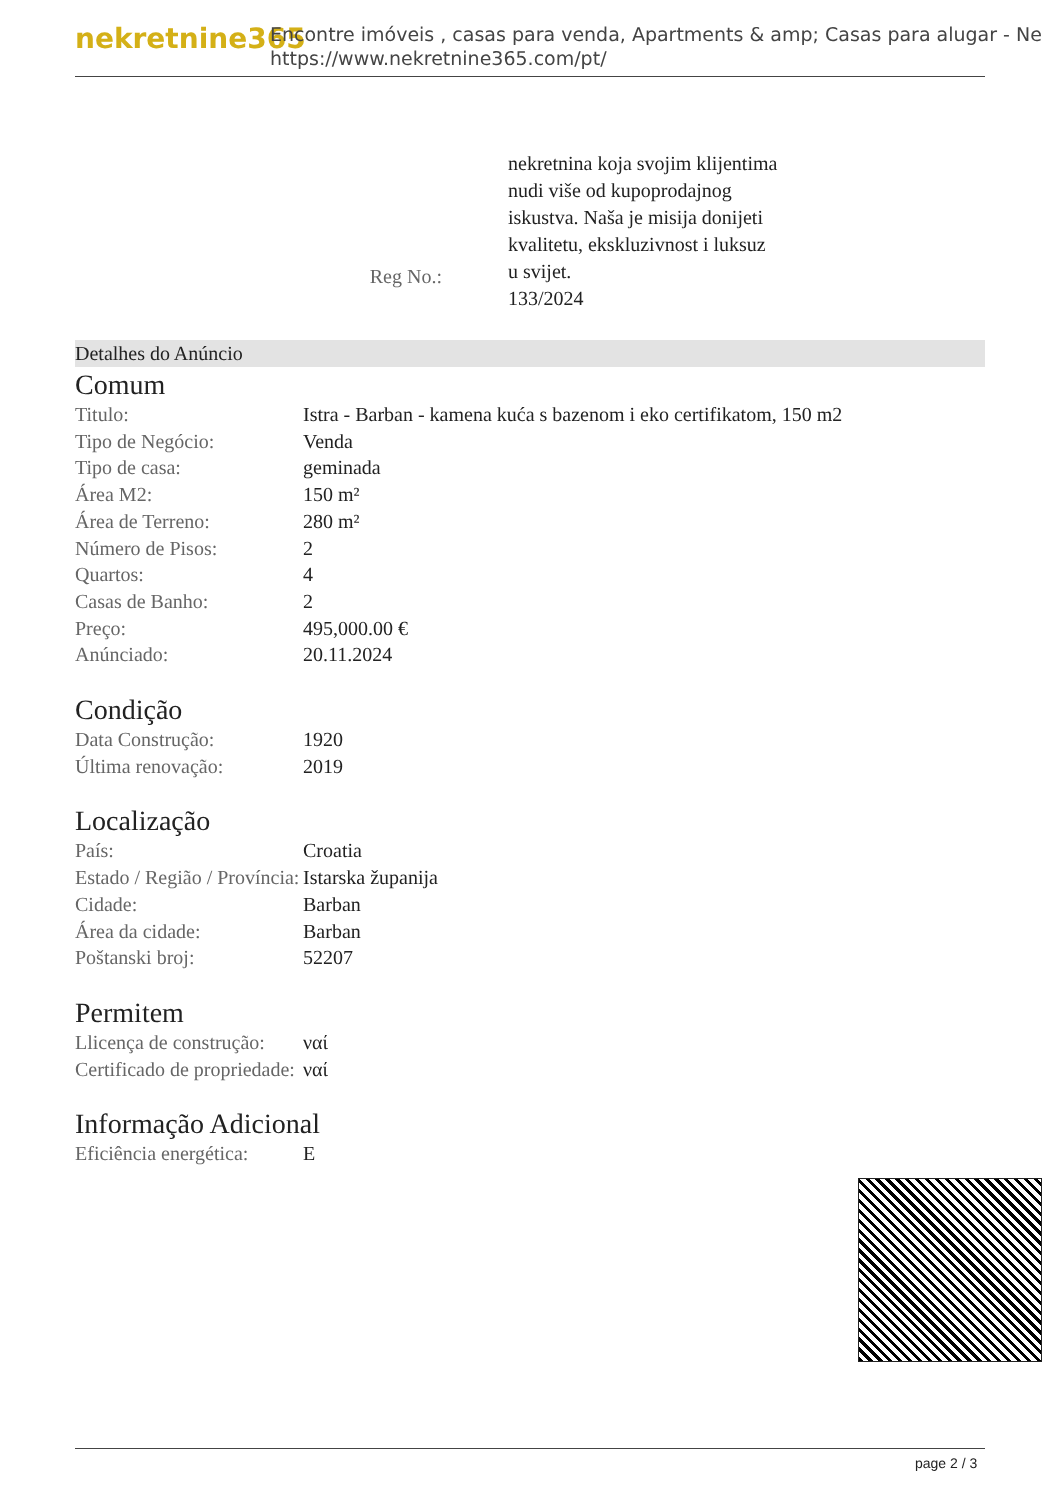nekretnine365
Encontre imóveis , casas para venda, Apartments & amp; Casas para alugar - Ne
https://www.nekretnine365.com/pt/
Reg No.:
nekretnina koja svojim klijentima nudi više od kupoprodajnog iskustva. Naša je misija donijeti kvalitetu, ekskluzivnost i luksuz u svijet.
133/2024
Detalhes do Anúncio
Comum
| Titulo: | Istra - Barban - kamena kuća s bazenom i eko certifikatom, 150 m2 |
| Tipo de Negócio: | Venda |
| Tipo de casa: | geminada |
| Área M2: | 150 m² |
| Área de Terreno: | 280 m² |
| Número de Pisos: | 2 |
| Quartos: | 4 |
| Casas de Banho: | 2 |
| Preço: | 495,000.00 € |
| Anúnciado: | 20.11.2024 |
Condição
| Data Construção: | 1920 |
| Última renovação: | 2019 |
Localização
| País: | Croatia |
| Estado / Região / Província: | Istarska županija |
| Cidade: | Barban |
| Área da cidade: | Barban |
| Poštanski broj: | 52207 |
Permitem
| Llicença de construção: | ναί |
| Certificado de propriedade: | ναί |
Informação Adicional
| Eficiência energética: | E |
page 2 / 3